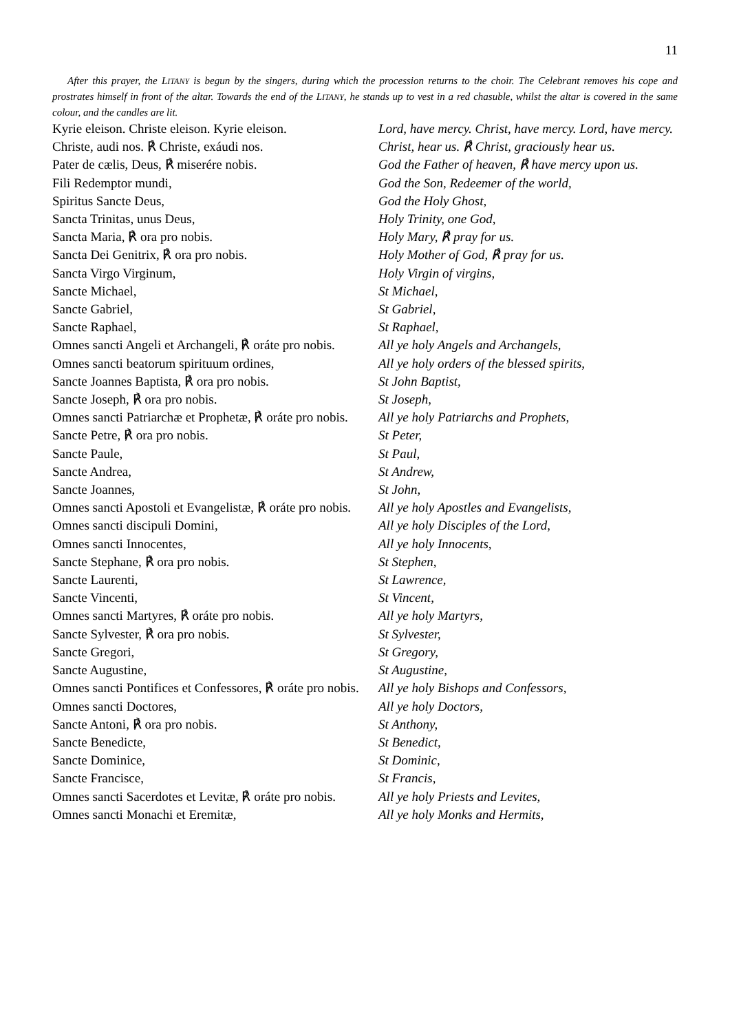11
After this prayer, the LITANY is begun by the singers, during which the procession returns to the choir. The Celebrant removes his cope and prostrates himself in front of the altar. Towards the end of the LITANY, he stands up to vest in a red chasuble, whilst the altar is covered in the same colour, and the candles are lit.
| Kyrie eleison. Christe eleison. Kyrie eleison. | Lord, have mercy. Christ, have mercy. Lord, have mercy. |
| Christe, audi nos. ℟ Christe, exáudi nos. | Christ, hear us. ℟ Christ, graciously hear us. |
| Pater de cælis, Deus, ℟ miserére nobis. | God the Father of heaven, ℟ have mercy upon us. |
| Fili Redemptor mundi, | God the Son, Redeemer of the world, |
| Spiritus Sancte Deus, | God the Holy Ghost, |
| Sancta Trinitas, unus Deus, | Holy Trinity, one God, |
| Sancta Maria, ℟ ora pro nobis. | Holy Mary, ℟ pray for us. |
| Sancta Dei Genitrix, ℟ ora pro nobis. | Holy Mother of God, ℟ pray for us. |
| Sancta Virgo Virginum, | Holy Virgin of virgins, |
| Sancte Michael, | St Michael, |
| Sancte Gabriel, | St Gabriel, |
| Sancte Raphael, | St Raphael, |
| Omnes sancti Angeli et Archangeli, ℟ oráte pro nobis. | All ye holy Angels and Archangels, |
| Omnes sancti beatorum spirituum ordines, | All ye holy orders of the blessed spirits, |
| Sancte Joannes Baptista, ℟ ora pro nobis. | St John Baptist, |
| Sancte Joseph, ℟ ora pro nobis. | St Joseph, |
| Omnes sancti Patriarchæ et Prophetæ, ℟ oráte pro nobis. | All ye holy Patriarchs and Prophets, |
| Sancte Petre, ℟ ora pro nobis. | St Peter, |
| Sancte Paule, | St Paul, |
| Sancte Andrea, | St Andrew, |
| Sancte Joannes, | St John, |
| Omnes sancti Apostoli et Evangelistæ, ℟ oráte pro nobis. | All ye holy Apostles and Evangelists, |
| Omnes sancti discipuli Domini, | All ye holy Disciples of the Lord, |
| Omnes sancti Innocentes, | All ye holy Innocents, |
| Sancte Stephane, ℟ ora pro nobis. | St Stephen, |
| Sancte Laurenti, | St Lawrence, |
| Sancte Vincenti, | St Vincent, |
| Omnes sancti Martyres, ℟ oráte pro nobis. | All ye holy Martyrs, |
| Sancte Sylvester, ℟ ora pro nobis. | St Sylvester, |
| Sancte Gregori, | St Gregory, |
| Sancte Augustine, | St Augustine, |
| Omnes sancti Pontifices et Confessores, ℟ oráte pro nobis. | All ye holy Bishops and Confessors, |
| Omnes sancti Doctores, | All ye holy Doctors, |
| Sancte Antoni, ℟ ora pro nobis. | St Anthony, |
| Sancte Benedicte, | St Benedict, |
| Sancte Dominice, | St Dominic, |
| Sancte Francisce, | St Francis, |
| Omnes sancti Sacerdotes et Levitæ, ℟ oráte pro nobis. | All ye holy Priests and Levites, |
| Omnes sancti Monachi et Eremitæ, | All ye holy Monks and Hermits, |